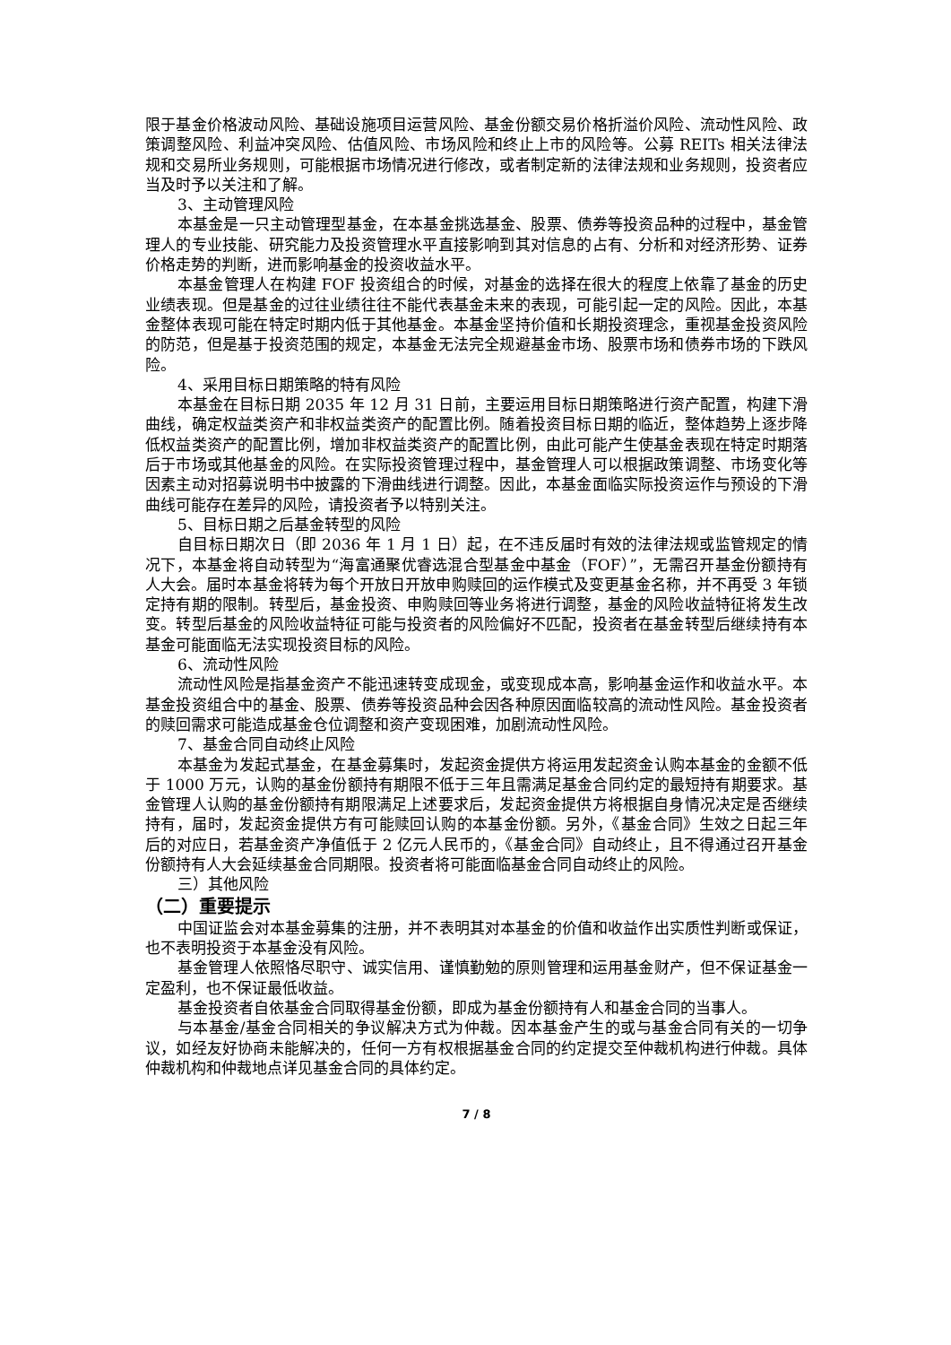限于基金价格波动风险、基础设施项目运营风险、基金份额交易价格折溢价风险、流动性风险、政策调整风险、利益冲突风险、估值风险、市场风险和终止上市的风险等。公募 REITs 相关法律法规和交易所业务规则，可能根据市场情况进行修改，或者制定新的法律法规和业务规则，投资者应当及时予以关注和了解。
3、主动管理风险
本基金是一只主动管理型基金，在本基金挑选基金、股票、债券等投资品种的过程中，基金管理人的专业技能、研究能力及投资管理水平直接影响到其对信息的占有、分析和对经济形势、证券价格走势的判断，进而影响基金的投资收益水平。
本基金管理人在构建 FOF 投资组合的时候，对基金的选择在很大的程度上依靠了基金的历史业绩表现。但是基金的过往业绩往往不能代表基金未来的表现，可能引起一定的风险。因此，本基金整体表现可能在特定时期内低于其他基金。本基金坚持价值和长期投资理念，重视基金投资风险的防范，但是基于投资范围的规定，本基金无法完全规避基金市场、股票市场和债券市场的下跌风险。
4、采用目标日期策略的特有风险
本基金在目标日期 2035 年 12 月 31 日前，主要运用目标日期策略进行资产配置，构建下滑曲线，确定权益类资产和非权益类资产的配置比例。随着投资目标日期的临近，整体趋势上逐步降低权益类资产的配置比例，增加非权益类资产的配置比例，由此可能产生使基金表现在特定时期落后于市场或其他基金的风险。在实际投资管理过程中，基金管理人可以根据政策调整、市场变化等因素主动对招募说明书中披露的下滑曲线进行调整。因此，本基金面临实际投资运作与预设的下滑曲线可能存在差异的风险，请投资者予以特别关注。
5、目标日期之后基金转型的风险
自目标日期次日（即 2036 年 1 月 1 日）起，在不违反届时有效的法律法规或监管规定的情况下，本基金将自动转型为“海富通聚优睿选混合型基金中基金（FOF）”，无需召开基金份额持有人大会。届时本基金将转为每个开放日开放申购赎回的运作模式及变更基金名称，并不再受 3 年锁定持有期的限制。转型后，基金投资、申购赎回等业务将进行调整，基金的风险收益特征将发生改变。转型后基金的风险收益特征可能与投资者的风险偏好不匹配，投资者在基金转型后继续持有本基金可能面临无法实现投资目标的风险。
6、流动性风险
流动性风险是指基金资产不能迅速转变成现金，或变现成本高，影响基金运作和收益水平。本基金投资组合中的基金、股票、债券等投资品种会因各种原因面临较高的流动性风险。基金投资者的赎回需求可能造成基金仓位调整和资产变现困难，加剧流动性风险。
7、基金合同自动终止风险
本基金为发起式基金，在基金募集时，发起资金提供方将运用发起资金认购本基金的金额不低于 1000 万元，认购的基金份额持有期限不低于三年且需满足基金合同约定的最短持有期要求。基金管理人认购的基金份额持有期限满足上述要求后，发起资金提供方将根据自身情况决定是否继续持有，届时，发起资金提供方有可能赎回认购的本基金份额。另外，《基金合同》生效之日起三年后的对应日，若基金资产净值低于 2 亿元人民币的，《基金合同》自动终止，且不得通过召开基金份额持有人大会延续基金合同期限。投资者将可能面临基金合同自动终止的风险。
三）其他风险
（二）重要提示
中国证监会对本基金募集的注册，并不表明其对本基金的价值和收益作出实质性判断或保证，也不表明投资于本基金没有风险。
基金管理人依照恪尽职守、诚实信用、谨慎勤勉的原则管理和运用基金财产，但不保证基金一定盈利，也不保证最低收益。
基金投资者自依基金合同取得基金份额，即成为基金份额持有人和基金合同的当事人。
与本基金/基金合同相关的争议解决方式为仲裁。因本基金产生的或与基金合同有关的一切争议，如经友好协商未能解决的，任何一方有权根据基金合同的约定提交至仲裁机构进行仲裁。具体仲裁机构和仲裁地点详见基金合同的具体约定。
7 / 8